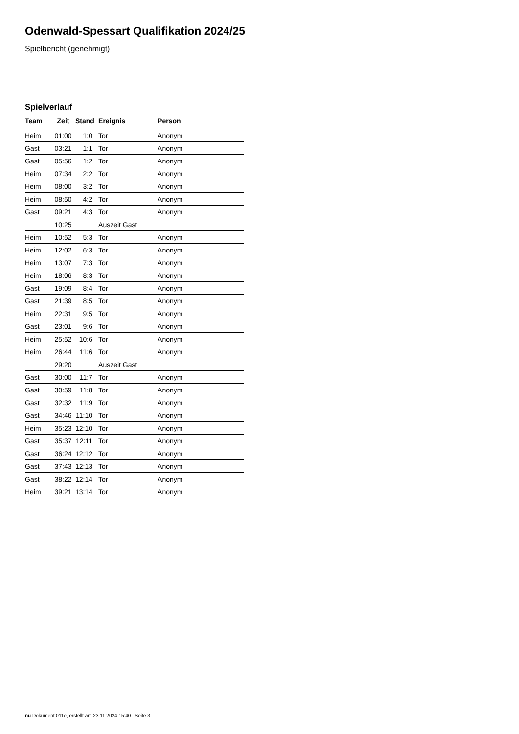Odenwald-Spessart Qualifikation 2024/25
Spielbericht (genehmigt)
Spielverlauf
| Team | Zeit | Stand | Ereignis | Person |
| --- | --- | --- | --- | --- |
| Heim | 01:00 | 1:0 | Tor | Anonym |
| Gast | 03:21 | 1:1 | Tor | Anonym |
| Gast | 05:56 | 1:2 | Tor | Anonym |
| Heim | 07:34 | 2:2 | Tor | Anonym |
| Heim | 08:00 | 3:2 | Tor | Anonym |
| Heim | 08:50 | 4:2 | Tor | Anonym |
| Gast | 09:21 | 4:3 | Tor | Anonym |
| | 10:25 | | Auszeit Gast | |
| Heim | 10:52 | 5:3 | Tor | Anonym |
| Heim | 12:02 | 6:3 | Tor | Anonym |
| Heim | 13:07 | 7:3 | Tor | Anonym |
| Heim | 18:06 | 8:3 | Tor | Anonym |
| Gast | 19:09 | 8:4 | Tor | Anonym |
| Gast | 21:39 | 8:5 | Tor | Anonym |
| Heim | 22:31 | 9:5 | Tor | Anonym |
| Gast | 23:01 | 9:6 | Tor | Anonym |
| Heim | 25:52 | 10:6 | Tor | Anonym |
| Heim | 26:44 | 11:6 | Tor | Anonym |
| | 29:20 | | Auszeit Gast | |
| Gast | 30:00 | 11:7 | Tor | Anonym |
| Gast | 30:59 | 11:8 | Tor | Anonym |
| Gast | 32:32 | 11:9 | Tor | Anonym |
| Gast | 34:46 | 11:10 | Tor | Anonym |
| Heim | 35:23 | 12:10 | Tor | Anonym |
| Gast | 35:37 | 12:11 | Tor | Anonym |
| Gast | 36:24 | 12:12 | Tor | Anonym |
| Gast | 37:43 | 12:13 | Tor | Anonym |
| Gast | 38:22 | 12:14 | Tor | Anonym |
| Heim | 39:21 | 13:14 | Tor | Anonym |
nu.Dokument 011e, erstellt am 23.11.2024 15:40 | Seite 3